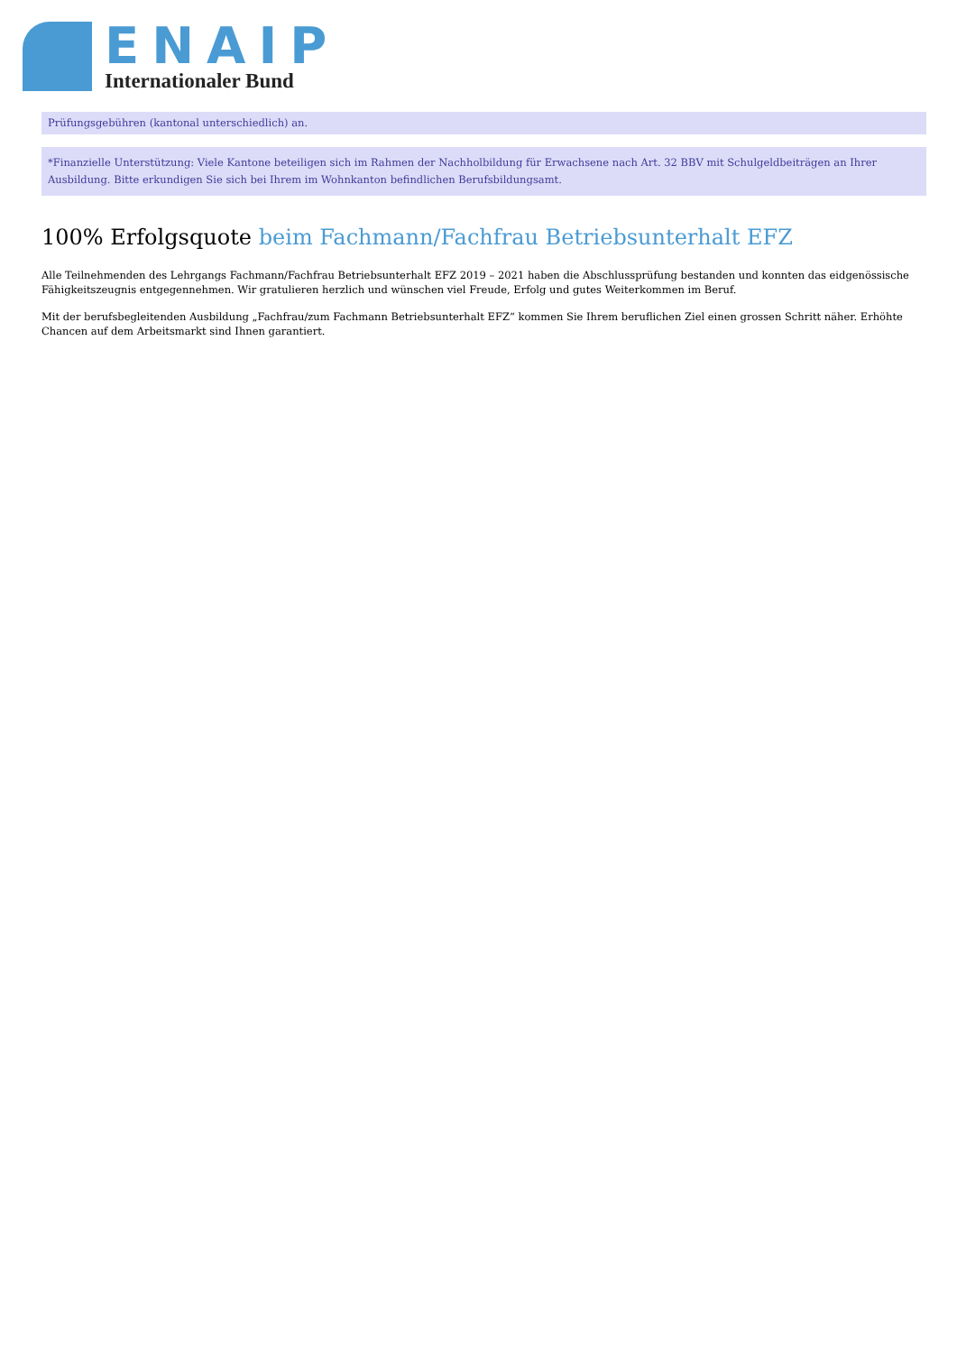ENAIP
Internationaler Bund
Prüfungsgebühren (kantonal unterschiedlich) an.
*Finanzielle Unterstützung: Viele Kantone beteiligen sich im Rahmen der Nachholbildung für Erwachsene nach Art. 32 BBV mit Schulgeldbeiträgen an Ihrer Ausbildung. Bitte erkundigen Sie sich bei Ihrem im Wohnkanton befindlichen Berufsbildungsamt.
100% Erfolgsquote beim Fachmann/Fachfrau Betriebsunterhalt EFZ
Alle Teilnehmenden des Lehrgangs Fachmann/Fachfrau Betriebsunterhalt EFZ 2019 – 2021 haben die Abschlussprüfung bestanden und konnten das eidgenössische Fähigkeitszeugnis entgegennehmen. Wir gratulieren herzlich und wünschen viel Freude, Erfolg und gutes Weiterkommen im Beruf.
Mit der berufsbegleitenden Ausbildung „Fachfrau/zum Fachmann Betriebsunterhalt EFZ“ kommen Sie Ihrem beruflichen Ziel einen grossen Schritt näher. Erhöhte Chancen auf dem Arbeitsmarkt sind Ihnen garantiert.